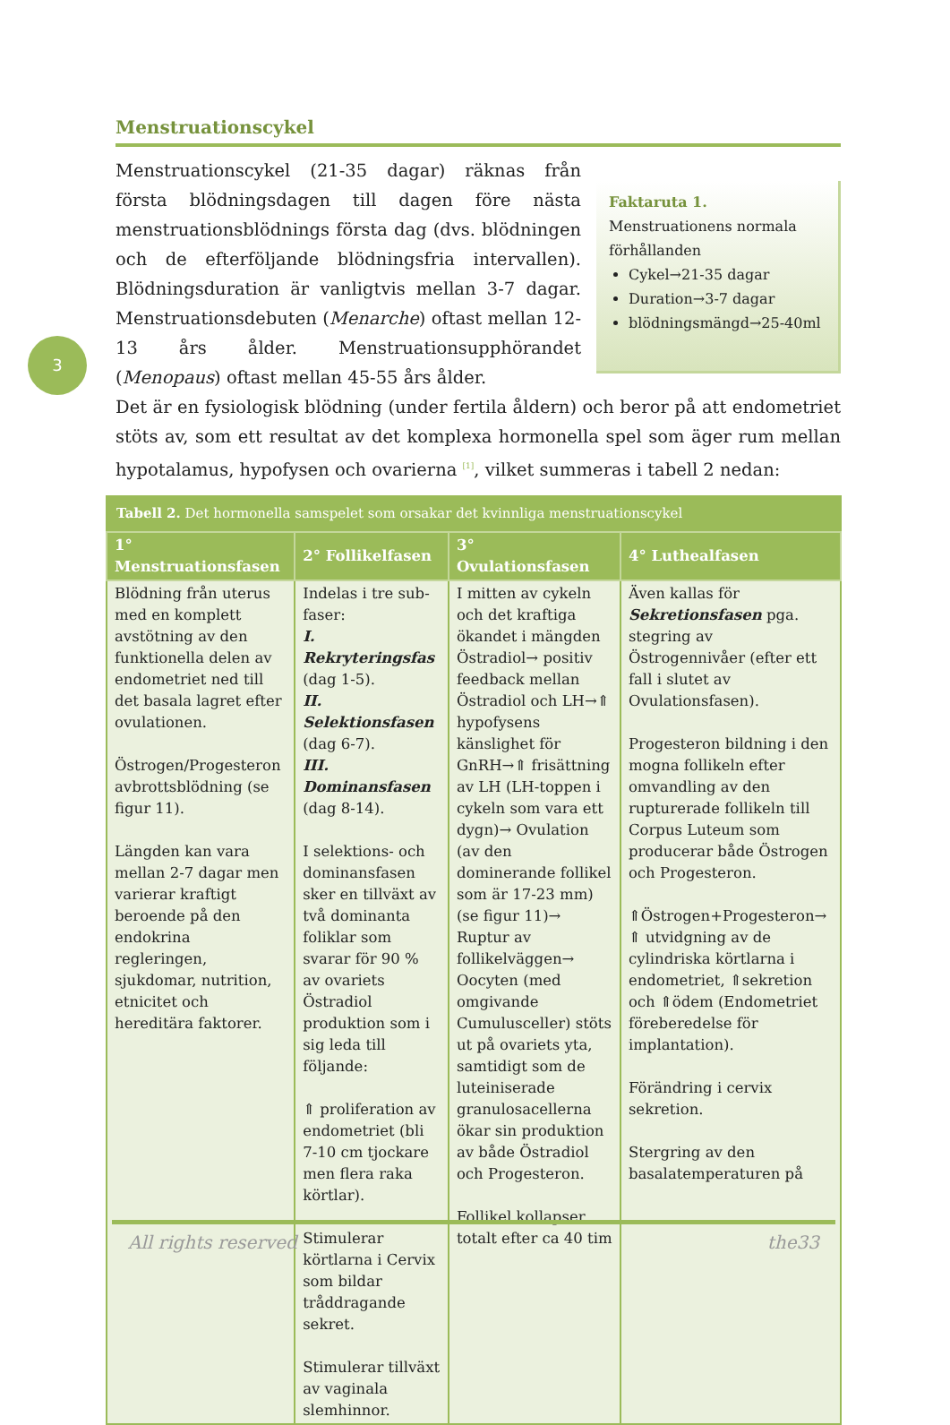3
Menstruationscykel
Menstruationscykel (21-35 dagar) räknas från första blödningsdagen till dagen före nästa menstruationsblödnings första dag (dvs. blödningen och de efterföljande blödningsfria intervallen). Blödningsduration är vanligtvis mellan 3-7 dagar. Menstruationsdebuten (Menarche) oftast mellan 12-13 års ålder. Menstruationsupphörandet (Menopaus) oftast mellan 45-55 års ålder.
Faktaruta 1.
Menstruationens normala förhållanden
Cykel→21-35 dagar
Duration→3-7 dagar
blödningsmängd→25-40ml
Det är en fysiologisk blödning (under fertila åldern) och beror på att endometriet stöts av, som ett resultat av det komplexa hormonella spel som äger rum mellan hypotalamus, hypofysen och ovarierna <sup>[1]</sup>, vilket summeras i tabell 2 nedan:
Tabell 2. Det hormonella samspelet som orsakar det kvinnliga menstruationscykel
| 1° Menstruationsfasen | 2° Follikelfasen | 3° Ovulationsfasen | 4° Luthealfasen |
| --- | --- | --- | --- |
| Blödning från uterus med en komplett avstötning av den funktionella delen av endometriet ned till det basala lagret efter ovulationen. Östrogen/Progesteron avbrottsblödning (se figur 11). Längden kan vara mellan 2-7 dagar men varierar kraftigt beroende på den endokrina regleringen, sjukdomar, nutrition, etnicitet och hereditära faktorer. | Indelas i tre sub-faser: I. Rekryteringsfas (dag 1-5). II. Selektionsfasen (dag 6-7). III. Dominansfasen (dag 8-14). I selektions- och dominansfasen sker en tillväxt av två dominanta foliklar som svarar för 90 % av ovariets Östradiol produktion som i sig leda till följande: ⇑ proliferation av endometriet (bli 7-10 cm tjockare men flera raka körtlar). Stimulerar körtlarna i Cervix som bildar tråddragande sekret. Stimulerar tillväxt av vaginala slemhinnor. | I mitten av cykeln och det kraftiga ökandet i mängden Östradiol→ positiv feedback mellan Östradiol och LH→⇑ hypofysens känslighet för GnRH→⇑ frisättning av LH (LH-toppen i cykeln som vara ett dygn)→ Ovulation (av den dominerande follikel som är 17-23 mm) (se figur 11)→ Ruptur av follikelväggen→ Oocyten (med omgivande Cumulusceller) stöts ut på ovariets yta, samtidigt som de luteiniserade granulosacellerna ökar sin produktion av både Östradiol och Progesteron. Follikel kollapser totalt efter ca 40 tim | Även kallas för Sekretionsfasen pga. stegring av Östrogennivåer (efter ett fall i slutet av Ovulationsfasen). Progesteron bildning i den mogna follikeln efter omvandling av den rupturerade follikeln till Corpus Luteum som producerar både Östrogen och Progesteron. ⇑Östrogen+Progesteron→ ⇑ utvidgning av de cylindriska körtlarna i endometriet, ⇑sekretion och ⇑ödem (Endometriet föreberedelse för implantation). Förändring i cervix sekretion. Stergring av den basalatemperaturen på |
All rights reserved the33